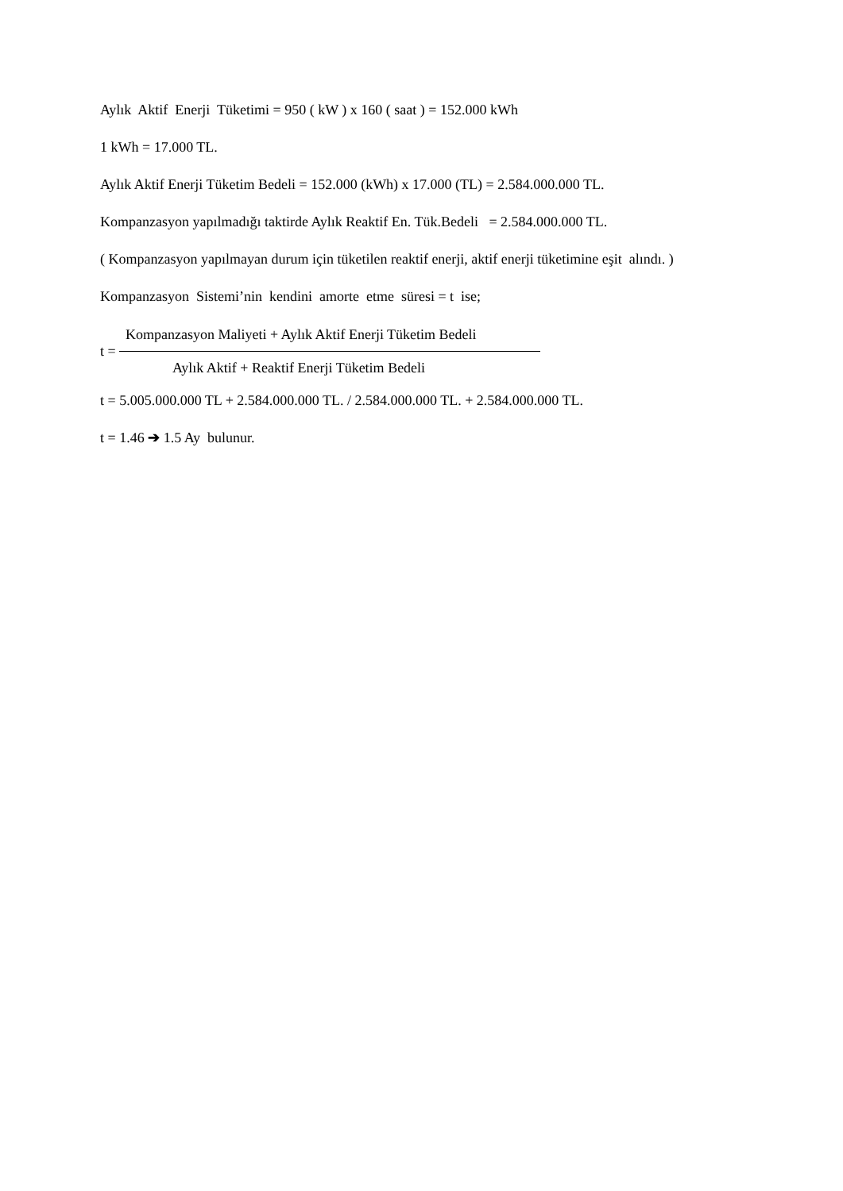Aylık Aktif Enerji Tüketimi = 950 ( kW ) x 160 ( saat ) = 152.000 kWh
1 kWh = 17.000 TL.
Aylık Aktif Enerji Tüketim Bedeli = 152.000 (kWh) x 17.000 (TL) = 2.584.000.000 TL.
Kompanzasyon yapılmadığı taktirde Aylık Reaktif En. Tük.Bedeli = 2.584.000.000 TL.
( Kompanzasyon yapılmayan durum için tüketilen reaktif enerji, aktif enerji tüketimine eşit alındı. )
Kompanzasyon Sistemi’nin kendini amorte etme süresi = t ise;
Kompanzasyon Maliyeti + Aylık Aktif Enerji Tüketim Bedeli
t =
Aylık Aktif + Reaktif Enerji Tüketim Bedeli
t = 5.005.000.000 TL + 2.584.000.000 TL. / 2.584.000.000 TL. + 2.584.000.000 TL.
t = 1.46 ➔ 1.5 Ay bulunur.